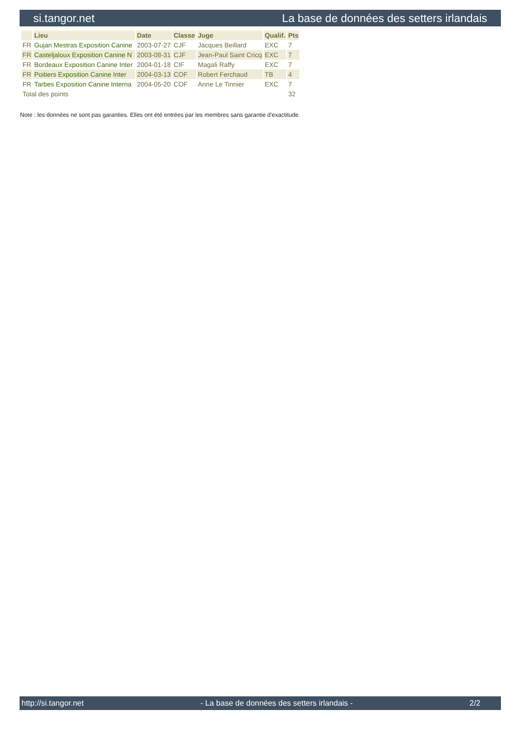si.tangor.net La base de données des setters irlandais
| | Lieu | Date | Classe | Juge | Qualif. | Pts |
| --- | --- | --- | --- | --- | --- | --- |
| FR | Gujan Mestras Exposition Canine | 2003-07-27 | CJF | Jacques Beillard | EXC | 7 |
| FR | Casteljaloux Exposition Canine N | 2003-08-31 | CJF | Jean-Paul Saint Cricq | EXC | 7 |
| FR | Bordeaux Exposition Canine Inter | 2004-01-18 | CIF | Magali Raffy | EXC | 7 |
| FR | Poitiers Exposition Canine Inter | 2004-03-13 | COF | Robert Ferchaud | TB | 4 |
| FR | Tarbes Exposition Canine Interna | 2004-05-20 | COF | Anne Le Tinnier | EXC | 7 |
| Total des points | | | | | | 32 |
Note : les données ne sont pas garanties. Elles ont été entrées par les membres sans garantie d'exactitude.
http://si.tangor.net - La base de données des setters irlandais - 2/2